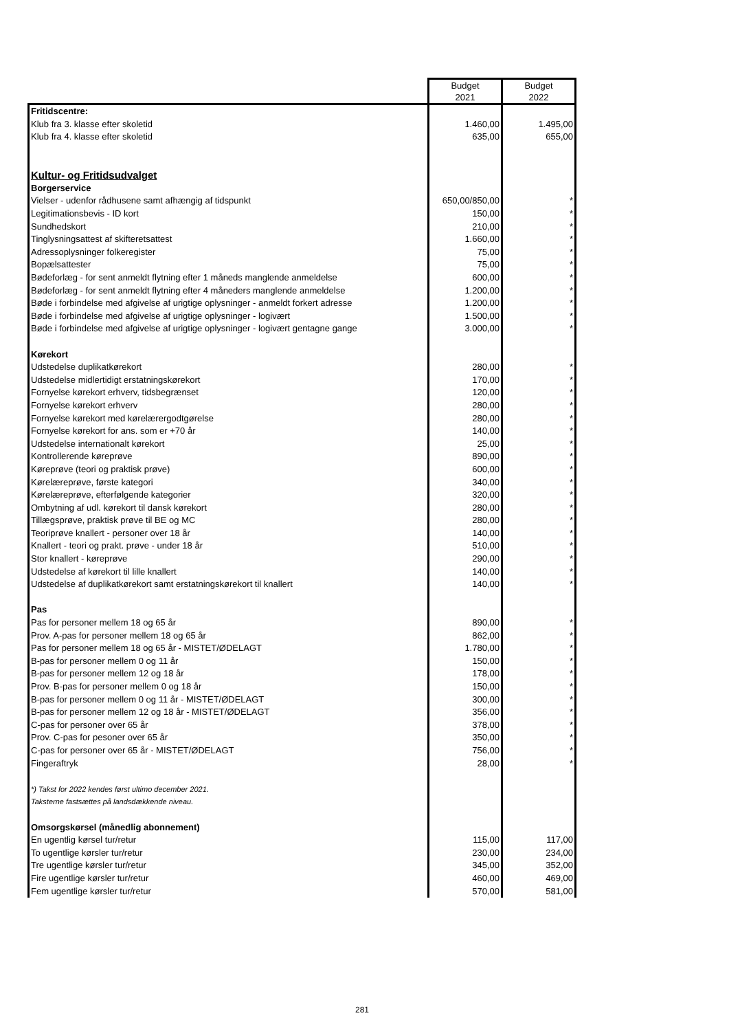| | Budget 2021 | Budget 2022 |
| Fritidscentre: | | |
| Klub fra 3. klasse efter skoletid | 1.460,00 | 1.495,00 |
| Klub fra 4. klasse efter skoletid | 635,00 | 655,00 |
| Kultur- og Fritidsudvalget | | |
| Borgerservice | | |
| Vielser - udenfor rådhusene samt afhængig af tidspunkt | 650,00/850,00 | * |
| Legitimationsbevis - ID kort | 150,00 | * |
| Sundhedskort | 210,00 | * |
| Tinglysningsattest af skifteretsattest | 1.660,00 | * |
| Adressoplysninger folkeregister | 75,00 | * |
| Bopælsattester | 75,00 | * |
| Bødeforlæg - for sent anmeldt flytning efter 1 måneds manglende anmeldelse | 600,00 | * |
| Bødeforlæg - for sent anmeldt flytning efter 4 måneders manglende anmeldelse | 1.200,00 | * |
| Bøde i forbindelse med afgivelse af urigtige oplysninger - anmeldt forkert adresse | 1.200,00 | * |
| Bøde i forbindelse med afgivelse af urigtige oplysninger - logivært | 1.500,00 | * |
| Bøde i forbindelse med afgivelse af urigtige oplysninger - logivært gentagne gange | 3.000,00 | * |
| Kørekort | | |
| Udstedelse duplikatkørekort | 280,00 | * |
| Udstedelse midlertidigt erstatningskørekort | 170,00 | * |
| Fornyelse kørekort erhverv, tidsbegrænset | 120,00 | * |
| Fornyelse kørekort erhverv | 280,00 | * |
| Fornyelse kørekort med kørelærergodtgørelse | 280,00 | * |
| Fornyelse kørekort for ans. som er +70 år | 140,00 | * |
| Udstedelse internationalt kørekort | 25,00 | * |
| Kontrollerende køreprøve | 890,00 | * |
| Køreprøve (teori og praktisk prøve) | 600,00 | * |
| Kørelæreprøve, første kategori | 340,00 | * |
| Kørelæreprøve, efterfølgende kategorier | 320,00 | * |
| Ombytning af udl. kørekort til dansk kørekort | 280,00 | * |
| Tillægsprøve, praktisk prøve til BE og MC | 280,00 | * |
| Teoriprøve knallert - personer over 18 år | 140,00 | * |
| Knallert - teori og prakt. prøve - under 18 år | 510,00 | * |
| Stor knallert - køreprøve | 290,00 | * |
| Udstedelse af kørekort til lille knallert | 140,00 | * |
| Udstedelse af duplikatkørekort samt erstatningskørekort til knallert | 140,00 | * |
| Pas | | |
| Pas for personer mellem 18 og 65 år | 890,00 | * |
| Prov. A-pas for personer mellem 18 og 65 år | 862,00 | * |
| Pas for personer mellem 18 og 65 år - MISTET/ØDELAGT | 1.780,00 | * |
| B-pas for personer mellem 0 og 11 år | 150,00 | * |
| B-pas for personer mellem 12 og 18 år | 178,00 | * |
| Prov. B-pas for personer mellem 0 og 18 år | 150,00 | * |
| B-pas for personer mellem 0 og 11 år - MISTET/ØDELAGT | 300,00 | * |
| B-pas for personer mellem 12 og 18 år - MISTET/ØDELAGT | 356,00 | * |
| C-pas for personer over 65 år | 378,00 | * |
| Prov. C-pas for pesoner over 65 år | 350,00 | * |
| C-pas for personer over 65 år - MISTET/ØDELAGT | 756,00 | * |
| Fingeraftryk | 28,00 | * |
| *) Takst for 2022 kendes først ultimo december 2021. | | |
| Taksterne fastsættes på landsdækkende niveau. | | |
| Omsorgskørsel (månedlig abonnement) | | |
| En ugentlig kørsel tur/retur | 115,00 | 117,00 |
| To ugentlige kørsler tur/retur | 230,00 | 234,00 |
| Tre ugentlige kørsler tur/retur | 345,00 | 352,00 |
| Fire ugentlige kørsler tur/retur | 460,00 | 469,00 |
| Fem ugentlige kørsler tur/retur | 570,00 | 581,00 |
281